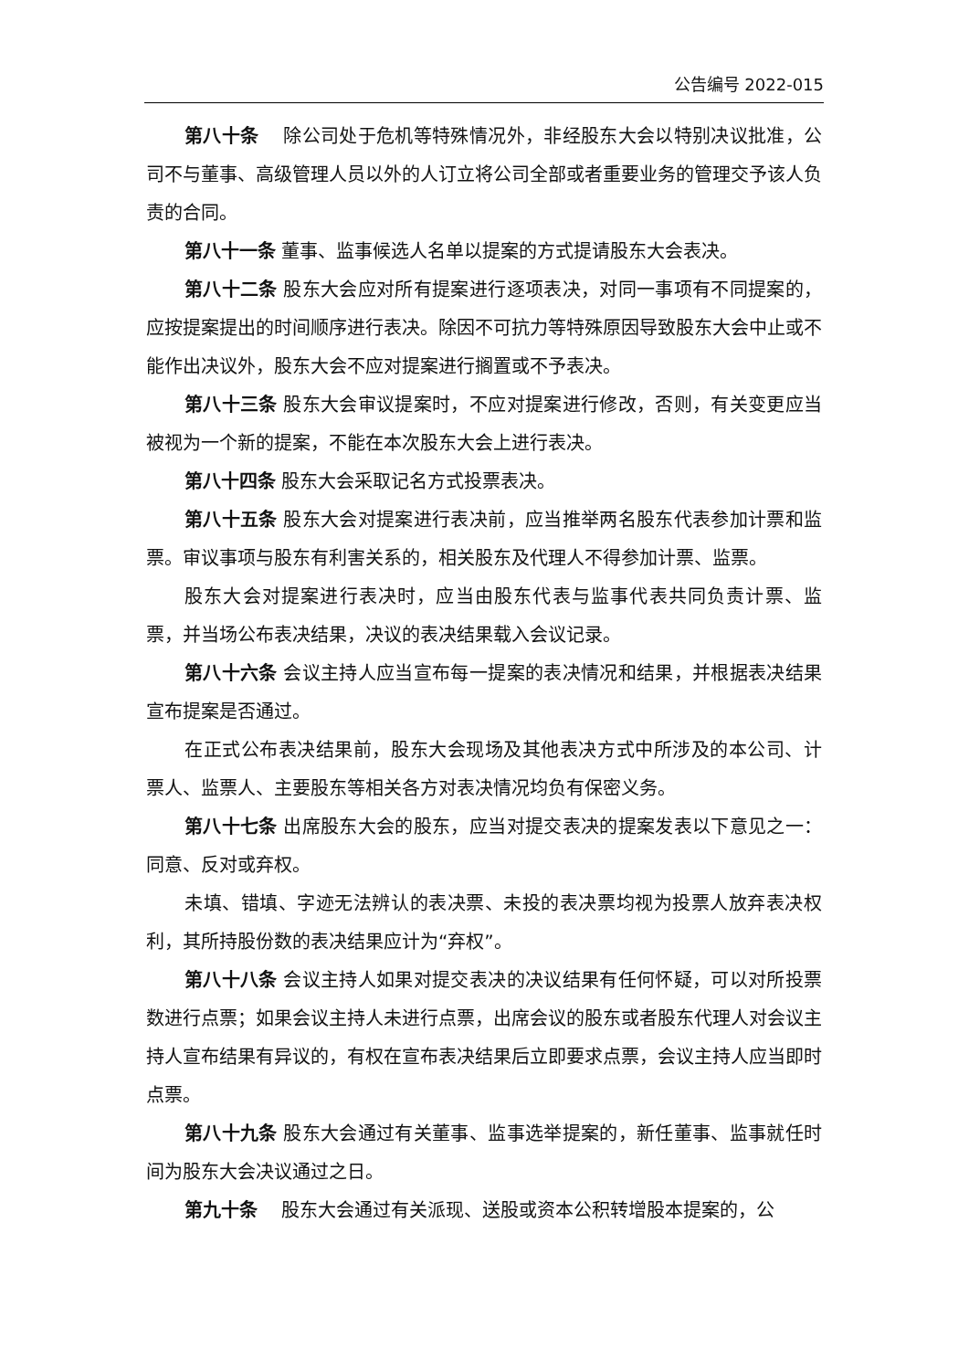公告编号 2022-015
第八十条　 除公司处于危机等特殊情况外，非经股东大会以特别决议批准，公司不与董事、高级管理人员以外的人订立将公司全部或者重要业务的管理交予该人负责的合同。
第八十一条 董事、监事候选人名单以提案的方式提请股东大会表决。
第八十二条 股东大会应对所有提案进行逐项表决，对同一事项有不同提案的，应按提案提出的时间顺序进行表决。除因不可抗力等特殊原因导致股东大会中止或不能作出决议外，股东大会不应对提案进行搁置或不予表决。
第八十三条 股东大会审议提案时，不应对提案进行修改，否则，有关变更应当被视为一个新的提案，不能在本次股东大会上进行表决。
第八十四条 股东大会采取记名方式投票表决。
第八十五条 股东大会对提案进行表决前，应当推举两名股东代表参加计票和监票。审议事项与股东有利害关系的，相关股东及代理人不得参加计票、监票。
股东大会对提案进行表决时，应当由股东代表与监事代表共同负责计票、监票，并当场公布表决结果，决议的表决结果载入会议记录。
第八十六条 会议主持人应当宣布每一提案的表决情况和结果，并根据表决结果宣布提案是否通过。
在正式公布表决结果前，股东大会现场及其他表决方式中所涉及的本公司、计票人、监票人、主要股东等相关各方对表决情况均负有保密义务。
第八十七条 出席股东大会的股东，应当对提交表决的提案发表以下意见之一：同意、反对或弃权。
未填、错填、字迹无法辨认的表决票、未投的表决票均视为投票人放弃表决权利，其所持股份数的表决结果应计为“弃权”。
第八十八条 会议主持人如果对提交表决的决议结果有任何怀疑，可以对所投票数进行点票；如果会议主持人未进行点票，出席会议的股东或者股东代理人对会议主持人宣布结果有异议的，有权在宣布表决结果后立即要求点票，会议主持人应当即时点票。
第八十九条 股东大会通过有关董事、监事选举提案的，新任董事、监事就任时间为股东大会决议通过之日。
第九十条　 股东大会通过有关派现、送股或资本公积转增股本提案的，公